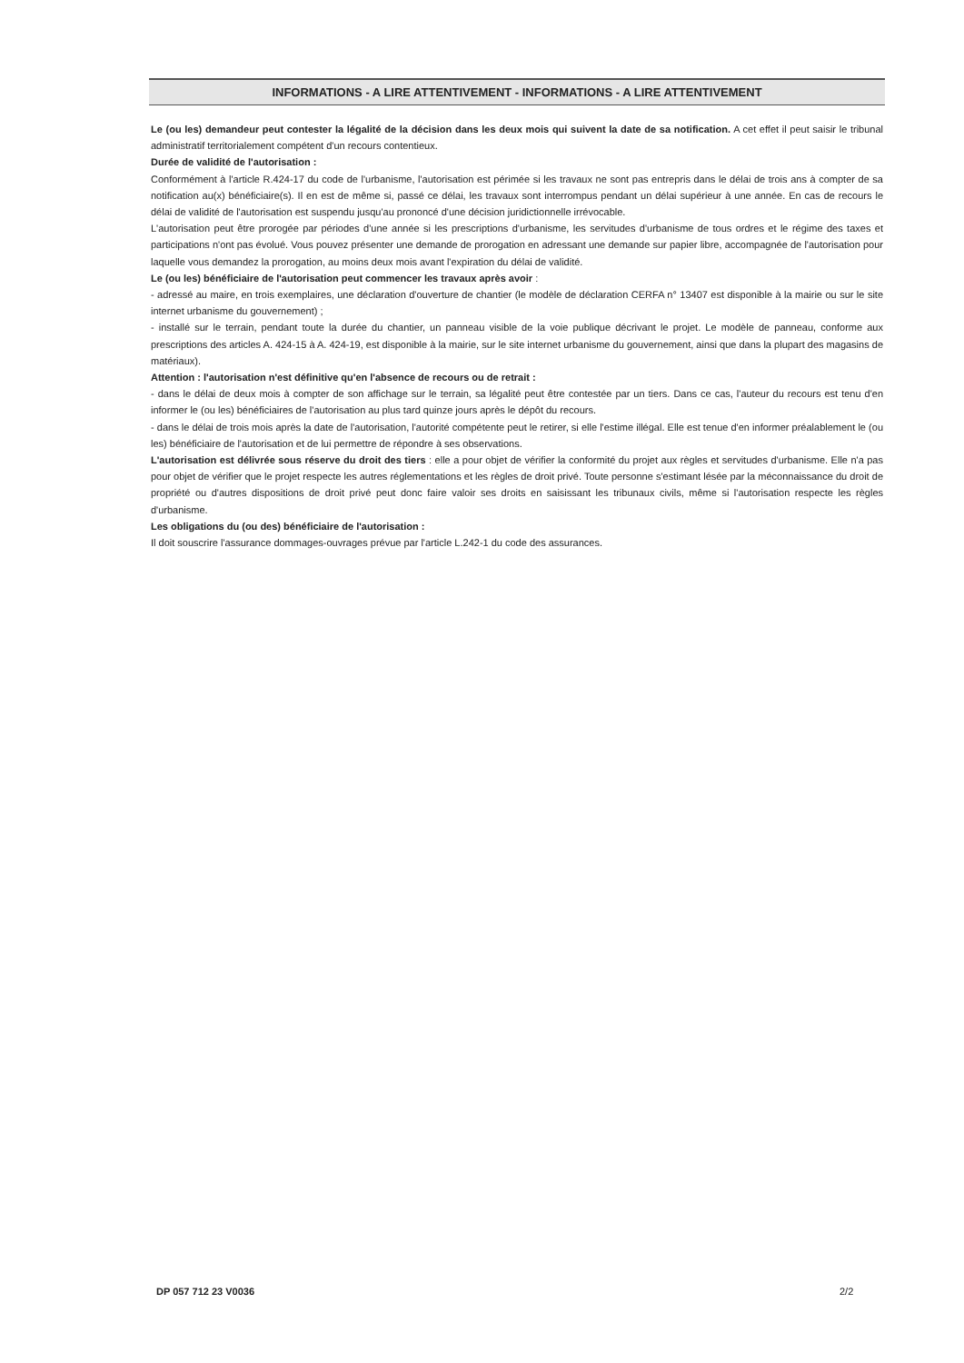INFORMATIONS - A LIRE ATTENTIVEMENT - INFORMATIONS - A LIRE ATTENTIVEMENT
Le (ou les) demandeur peut contester la légalité de la décision dans les deux mois qui suivent la date de sa notification. A cet effet il peut saisir le tribunal administratif territorialement compétent d'un recours contentieux.
Durée de validité de l'autorisation :
Conformément à l'article R.424-17 du code de l'urbanisme, l'autorisation est périmée si les travaux ne sont pas entrepris dans le délai de trois ans à compter de sa notification au(x) bénéficiaire(s). Il en est de même si, passé ce délai, les travaux sont interrompus pendant un délai supérieur à une année. En cas de recours le délai de validité de l'autorisation est suspendu jusqu'au prononcé d'une décision juridictionnelle irrévocable.
L'autorisation peut être prorogée par périodes d'une année si les prescriptions d'urbanisme, les servitudes d'urbanisme de tous ordres et le régime des taxes et participations n'ont pas évolué. Vous pouvez présenter une demande de prorogation en adressant une demande sur papier libre, accompagnée de l'autorisation pour laquelle vous demandez la prorogation, au moins deux mois avant l'expiration du délai de validité.
Le (ou les) bénéficiaire de l'autorisation peut commencer les travaux après avoir :
- adressé au maire, en trois exemplaires, une déclaration d'ouverture de chantier (le modèle de déclaration CERFA n° 13407 est disponible à la mairie ou sur le site internet urbanisme du gouvernement) ;
- installé sur le terrain, pendant toute la durée du chantier, un panneau visible de la voie publique décrivant le projet. Le modèle de panneau, conforme aux prescriptions des articles A. 424-15 à A. 424-19, est disponible à la mairie, sur le site internet urbanisme du gouvernement, ainsi que dans la plupart des magasins de matériaux).
Attention : l'autorisation n'est définitive qu'en l'absence de recours ou de retrait :
- dans le délai de deux mois à compter de son affichage sur le terrain, sa légalité peut être contestée par un tiers. Dans ce cas, l'auteur du recours est tenu d'en informer le (ou les) bénéficiaires de l'autorisation au plus tard quinze jours après le dépôt du recours.
- dans le délai de trois mois après la date de l'autorisation, l'autorité compétente peut le retirer, si elle l'estime illégal. Elle est tenue d'en informer préalablement le (ou les) bénéficiaire de l'autorisation et de lui permettre de répondre à ses observations.
L'autorisation est délivrée sous réserve du droit des tiers : elle a pour objet de vérifier la conformité du projet aux règles et servitudes d'urbanisme. Elle n'a pas pour objet de vérifier que le projet respecte les autres réglementations et les règles de droit privé. Toute personne s'estimant lésée par la méconnaissance du droit de propriété ou d'autres dispositions de droit privé peut donc faire valoir ses droits en saisissant les tribunaux civils, même si l'autorisation respecte les règles d'urbanisme.
Les obligations du (ou des) bénéficiaire de l'autorisation :
Il doit souscrire l'assurance dommages-ouvrages prévue par l'article L.242-1 du code des assurances.
DP 057 712 23 V0036 2/2